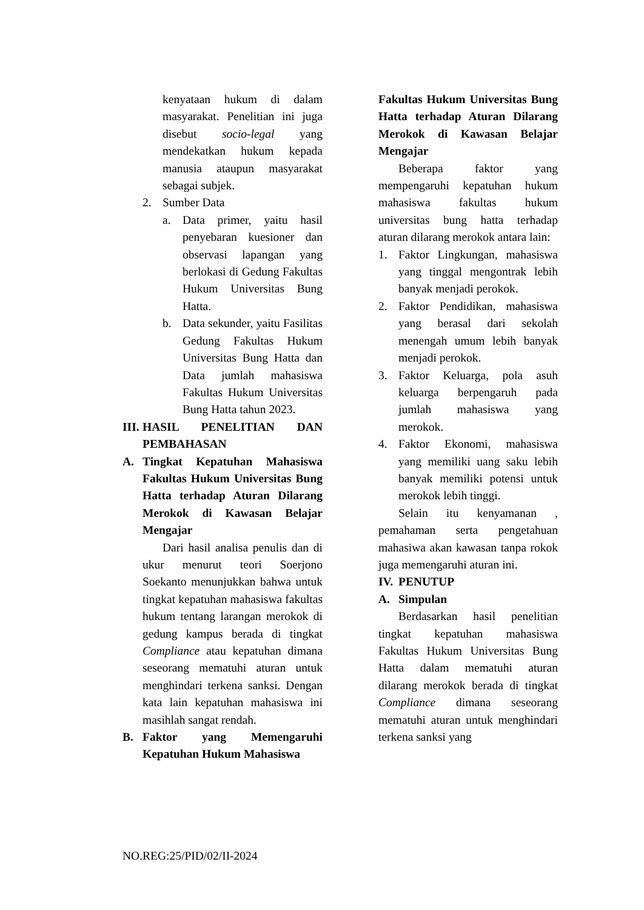kenyataan hukum di dalam masyarakat. Penelitian ini juga disebut socio-legal yang mendekatkan hukum kepada manusia ataupun masyarakat sebagai subjek.
2. Sumber Data
a. Data primer, yaitu hasil penyebaran kuesioner dan observasi lapangan yang berlokasi di Gedung Fakultas Hukum Universitas Bung Hatta.
b. Data sekunder, yaitu Fasilitas Gedung Fakultas Hukum Universitas Bung Hatta dan Data jumlah mahasiswa Fakultas Hukum Universitas Bung Hatta tahun 2023.
III. HASIL PENELITIAN DAN PEMBAHASAN
A. Tingkat Kepatuhan Mahasiswa Fakultas Hukum Universitas Bung Hatta terhadap Aturan Dilarang Merokok di Kawasan Belajar Mengajar
Dari hasil analisa penulis dan di ukur menurut teori Soerjono Soekanto menunjukkan bahwa untuk tingkat kepatuhan mahasiswa fakultas hukum tentang larangan merokok di gedung kampus berada di tingkat Compliance atau kepatuhan dimana seseorang mematuhi aturan untuk menghindari terkena sanksi. Dengan kata lain kepatuhan mahasiswa ini masihlah sangat rendah.
B. Faktor yang Memengaruhi Kepatuhan Hukum Mahasiswa
Fakultas Hukum Universitas Bung Hatta terhadap Aturan Dilarang Merokok di Kawasan Belajar Mengajar
Beberapa faktor yang mempengaruhi kepatuhan hukum mahasiswa fakultas hukum universitas bung hatta terhadap aturan dilarang merokok antara lain:
1. Faktor Lingkungan, mahasiswa yang tinggal mengontrak lebih banyak menjadi perokok.
2. Faktor Pendidikan, mahasiswa yang berasal dari sekolah menengah umum lebih banyak menjadi perokok.
3. Faktor Keluarga, pola asuh keluarga berpengaruh pada jumlah mahasiswa yang merokok.
4. Faktor Ekonomi, mahasiswa yang memiliki uang saku lebih banyak memiliki potensi untuk merokok lebih tinggi.
Selain itu kenyamanan , pemahaman serta pengetahuan mahasiwa akan kawasan tanpa rokok juga memengaruhi aturan ini.
IV. PENUTUP
A. Simpulan
Berdasarkan hasil penelitian tingkat kepatuhan mahasiswa Fakultas Hukum Universitas Bung Hatta dalam mematuhi aturan dilarang merokok berada di tingkat Compliance dimana seseorang mematuhi aturan untuk menghindari terkena sanksi yang
NO.REG:25/PID/02/II-2024